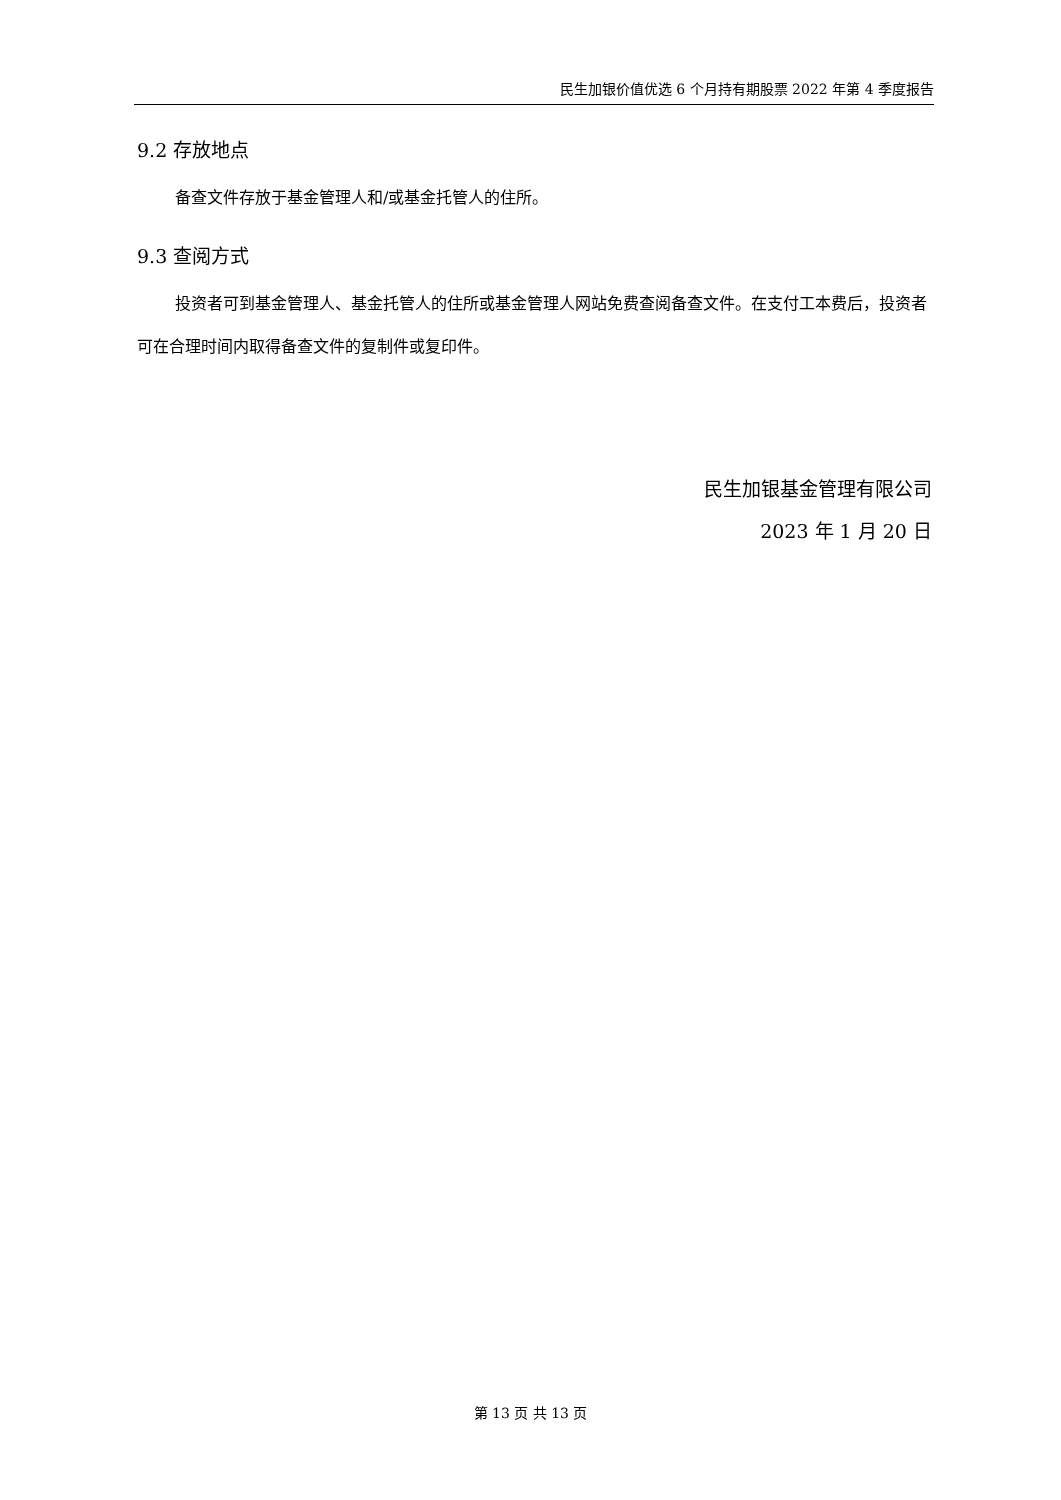民生加银价值优选 6 个月持有期股票 2022 年第 4 季度报告
9.2 存放地点
备查文件存放于基金管理人和/或基金托管人的住所。
9.3 查阅方式
投资者可到基金管理人、基金托管人的住所或基金管理人网站免费查阅备查文件。在支付工本费后，投资者可在合理时间内取得备查文件的复制件或复印件。
民生加银基金管理有限公司
2023 年 1 月 20 日
第 13 页 共 13 页